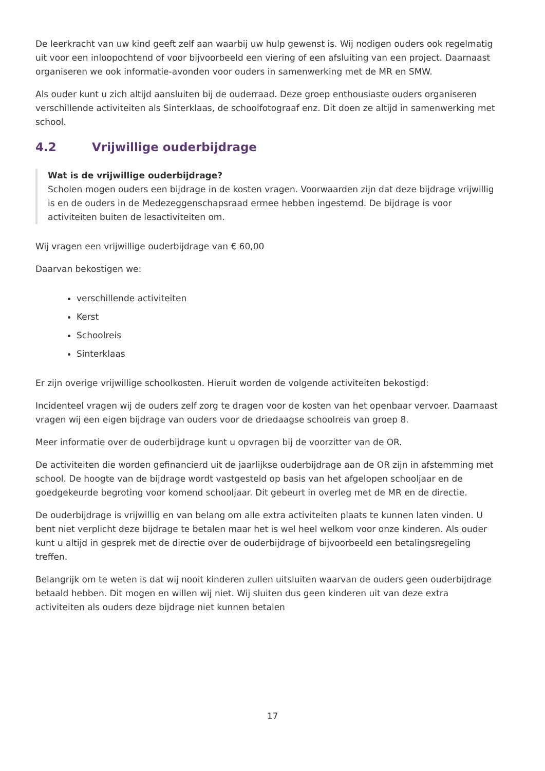De leerkracht van uw kind geeft zelf aan waarbij uw hulp gewenst is. Wij nodigen ouders ook regelmatig uit voor een inloopochtend of voor bijvoorbeeld een viering of een afsluiting van een project. Daarnaast organiseren we ook informatie-avonden voor ouders in samenwerking met de MR en SMW.
Als ouder kunt u zich altijd aansluiten bij de ouderraad. Deze groep enthousiaste ouders organiseren verschillende activiteiten als Sinterklaas, de schoolfotograaf enz. Dit doen ze altijd in samenwerking met school.
4.2 Vrijwillige ouderbijdrage
Wat is de vrijwillige ouderbijdrage?
Scholen mogen ouders een bijdrage in de kosten vragen. Voorwaarden zijn dat deze bijdrage vrijwillig is en de ouders in de Medezeggenschapsraad ermee hebben ingestemd. De bijdrage is voor activiteiten buiten de lesactiviteiten om.
Wij vragen een vrijwillige ouderbijdrage van € 60,00
Daarvan bekostigen we:
verschillende activiteiten
Kerst
Schoolreis
Sinterklaas
Er zijn overige vrijwillige schoolkosten. Hieruit worden de volgende activiteiten bekostigd:
Incidenteel vragen wij de ouders zelf zorg te dragen voor de kosten van het openbaar vervoer. Daarnaast vragen wij een eigen bijdrage van ouders voor de driedaagse schoolreis van groep 8.
Meer informatie over de ouderbijdrage kunt u opvragen bij de voorzitter van de OR.
De activiteiten die worden gefinancierd uit de jaarlijkse ouderbijdrage aan de OR zijn in afstemming met school. De hoogte van de bijdrage wordt vastgesteld op basis van het afgelopen schooljaar en de goedgekeurde begroting voor komend schooljaar. Dit gebeurt in overleg met de MR en de directie.
De ouderbijdrage is vrijwillig en van belang om alle extra activiteiten plaats te kunnen laten vinden. U bent niet verplicht deze bijdrage te betalen maar het is wel heel welkom voor onze kinderen. Als ouder kunt u altijd in gesprek met de directie over de ouderbijdrage of bijvoorbeeld een betalingsregeling treffen.
Belangrijk om te weten is dat wij nooit kinderen zullen uitsluiten waarvan de ouders geen ouderbijdrage betaald hebben. Dit mogen en willen wij niet. Wij sluiten dus geen kinderen uit van deze extra activiteiten als ouders deze bijdrage niet kunnen betalen
17